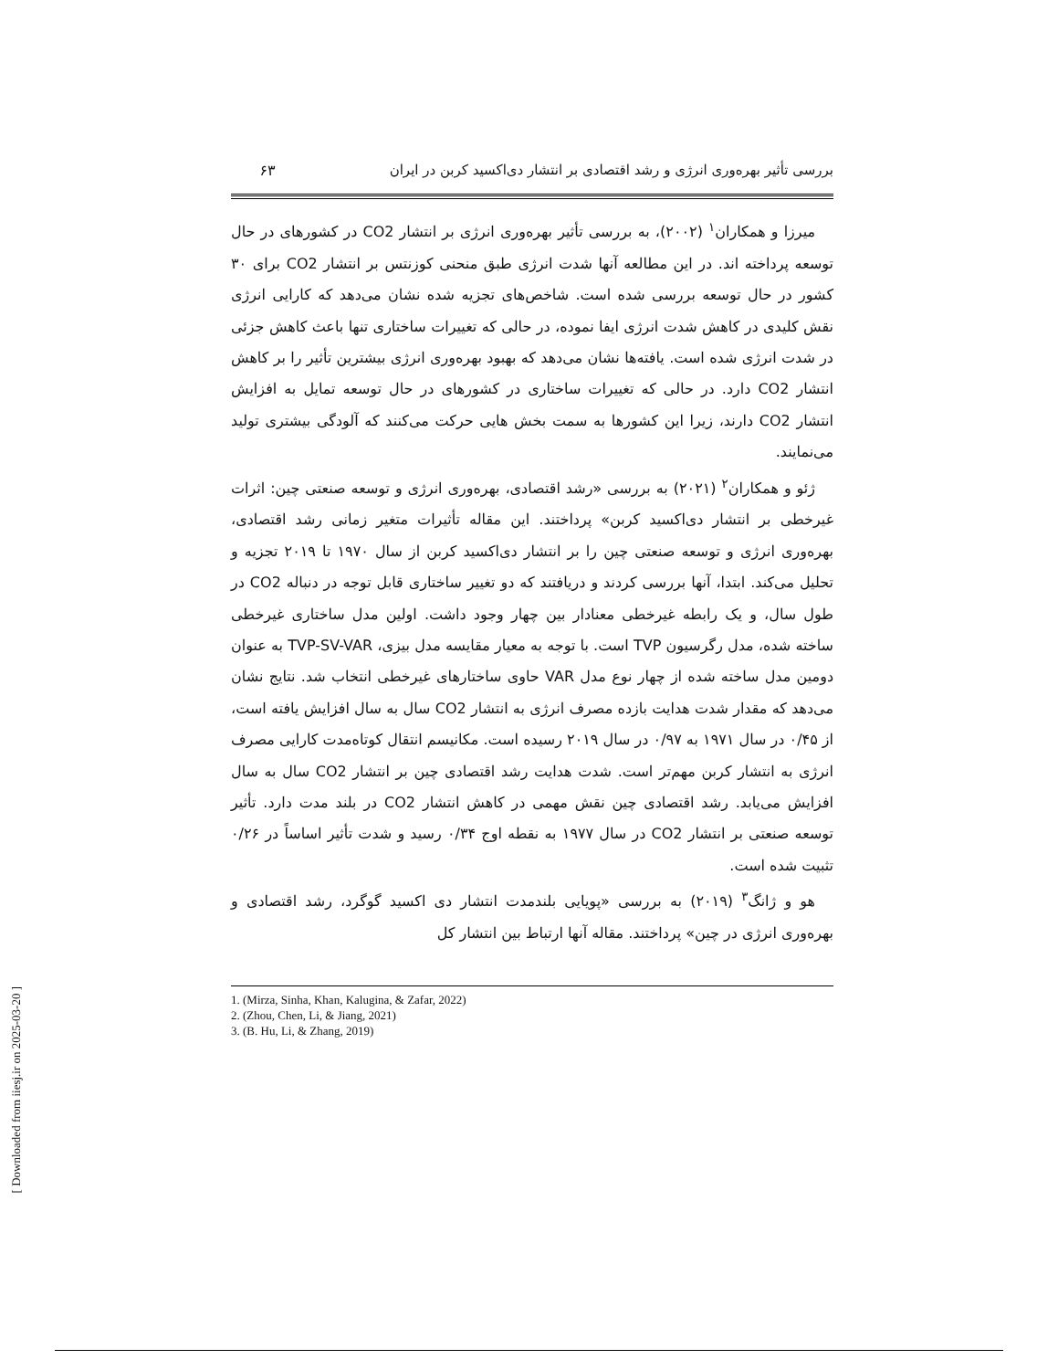بررسی تأثیر بهره‌وری انرژی و رشد اقتصادی بر انتشار دی‌اکسید کربن در ایران ۶۳
میرزا و همکاران<sup>۱</sup> (۲۰۰۲)، به بررسی تأثیر بهره‌وری انرژی بر انتشار CO2 در کشورهای در حال توسعه پرداخته اند. در این مطالعه آنها شدت انرژی طبق منحنی کوزنتس بر انتشار CO2 برای ۳۰ کشور در حال توسعه بررسی شده است. شاخص‌های تجزیه شده نشان می‌دهد که کارایی انرژی نقش کلیدی در کاهش شدت انرژی ایفا نموده، در حالی که تغییرات ساختاری تنها باعث کاهش جزئی در شدت انرژی شده است. یافته‌ها نشان می‌دهد که بهبود بهره‌وری انرژی بیشترین تأثیر را بر کاهش انتشار CO2 دارد. در حالی که تغییرات ساختاری در کشورهای در حال توسعه تمایل به افزایش انتشار CO2 دارند، زیرا این کشورها به سمت بخش هایی حرکت می‌کنند که آلودگی بیشتری تولید می‌نمایند.
ژئو و همکاران<sup>۲</sup> (۲۰۲۱) به بررسی «رشد اقتصادی، بهره‌وری انرژی و توسعه صنعتی چین: اثرات غیرخطی بر انتشار دی‌اکسید کربن» پرداختند. این مقاله تأثیرات متغیر زمانی رشد اقتصادی، بهره‌وری انرژی و توسعه صنعتی چین را بر انتشار دی‌اکسید کربن از سال ۱۹۷۰ تا ۲۰۱۹ تجزیه و تحلیل می‌کند. ابتدا، آنها بررسی کردند و دریافتند که دو تغییر ساختاری قابل توجه در دنباله CO2 در طول سال، و یک رابطه غیرخطی معنادار بین چهار وجود داشت. اولین مدل ساختاری غیرخطی ساخته شده، مدل رگرسیون TVP است. با توجه به معیار مقایسه مدل بیزی، TVP-SV-VAR به عنوان دومین مدل ساخته شده از چهار نوع مدل VAR حاوی ساختارهای غیرخطی انتخاب شد. نتایج نشان می‌دهد که مقدار شدت هدایت بازده مصرف انرژی به انتشار CO2 سال به سال افزایش یافته است، از ۰/۴۵ در سال ۱۹۷۱ به ۰/۹۷ در سال ۲۰۱۹ رسیده است. مکانیسم انتقال کوتاه‌مدت کارایی مصرف انرژی به انتشار کربن مهم‌تر است. شدت هدایت رشد اقتصادی چین بر انتشار CO2 سال به سال افزایش می‌یابد. رشد اقتصادی چین نقش مهمی در کاهش انتشار CO2 در بلند مدت دارد. تأثیر توسعه صنعتی بر انتشار CO2 در سال ۱۹۷۷ به نقطه اوج ۰/۳۴ رسید و شدت تأثیر اساساً در ۰/۲۶ تثبیت شده است.
هو و ژانگ<sup>۳</sup> (۲۰۱۹) به بررسی «پویایی بلندمدت انتشار دی اکسید گوگرد، رشد اقتصادی و بهره‌وری انرژی در چین» پرداختند. مقاله آنها ارتباط بین انتشار کل
1. (Mirza, Sinha, Khan, Kalugina, & Zafar, 2022)
2. (Zhou, Chen, Li, & Jiang, 2021)
3. (B. Hu, Li, & Zhang, 2019)
[ Downloaded from iiesj.ir on 2025-03-20 ]